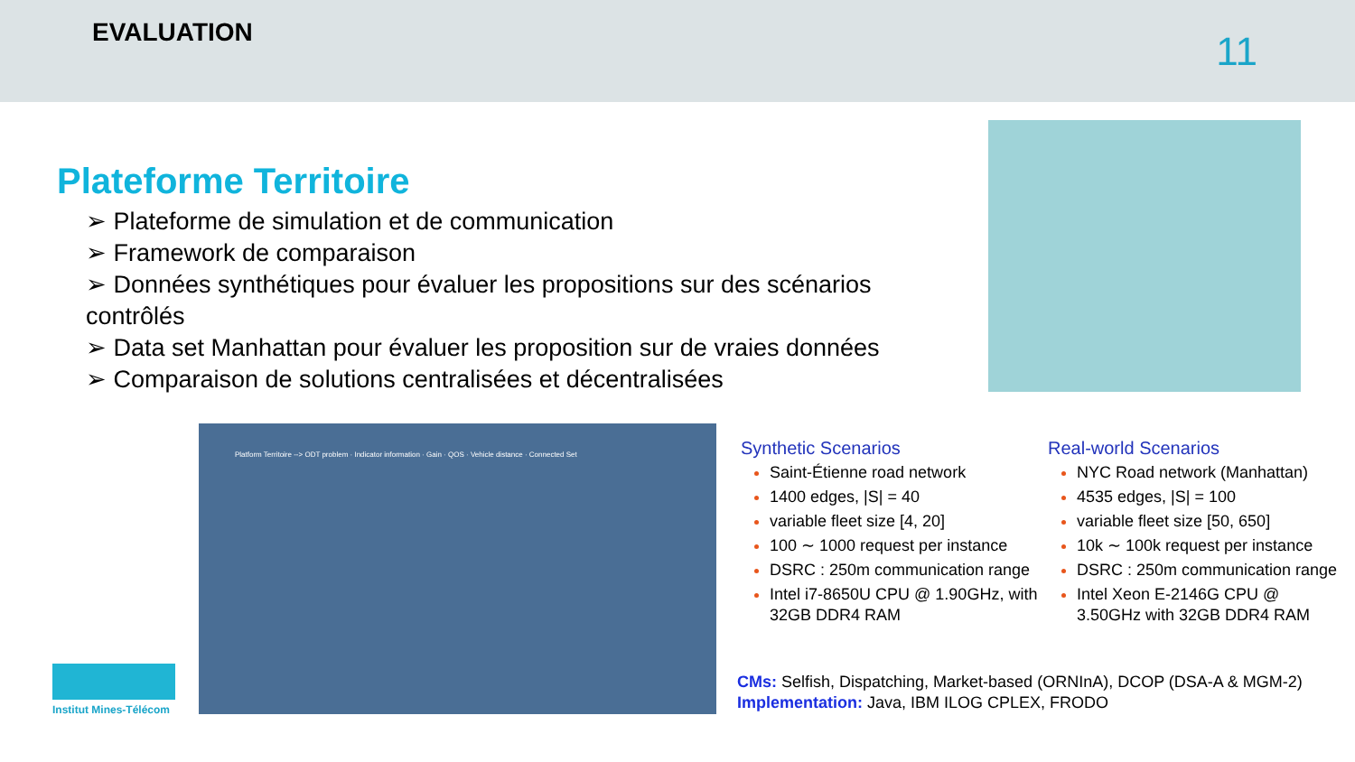EVALUATION 11
Plateforme Territoire
➢ Plateforme de simulation et de communication
➢ Framework de comparaison
➢ Données synthétiques pour évaluer les propositions sur des scénarios contrôlés
➢ Data set Manhattan pour évaluer les proposition sur de vraies données
➢ Comparaison de solutions centralisées et décentralisées
Platform Territoire --> ODT problem · Indicator information · Gain · QOS · Vehicle distance · Connected Set
Synthetic Scenarios
Saint-Étienne road network
1400 edges, |S| = 40
variable fleet size [4, 20]
100 ∼ 1000 request per instance
DSRC : 250m communication range
Intel i7-8650U CPU @ 1.90GHz, with 32GB DDR4 RAM
Real-world Scenarios
NYC Road network (Manhattan)
4535 edges, |S| = 100
variable fleet size [50, 650]
10k ∼ 100k request per instance
DSRC : 250m communication range
Intel Xeon E-2146G CPU @ 3.50GHz with 32GB DDR4 RAM
CMs: Selfish, Dispatching, Market-based (ORNInA), DCOP (DSA-A & MGM-2)
Implementation: Java, IBM ILOG CPLEX, FRODO
Institut Mines-Télécom